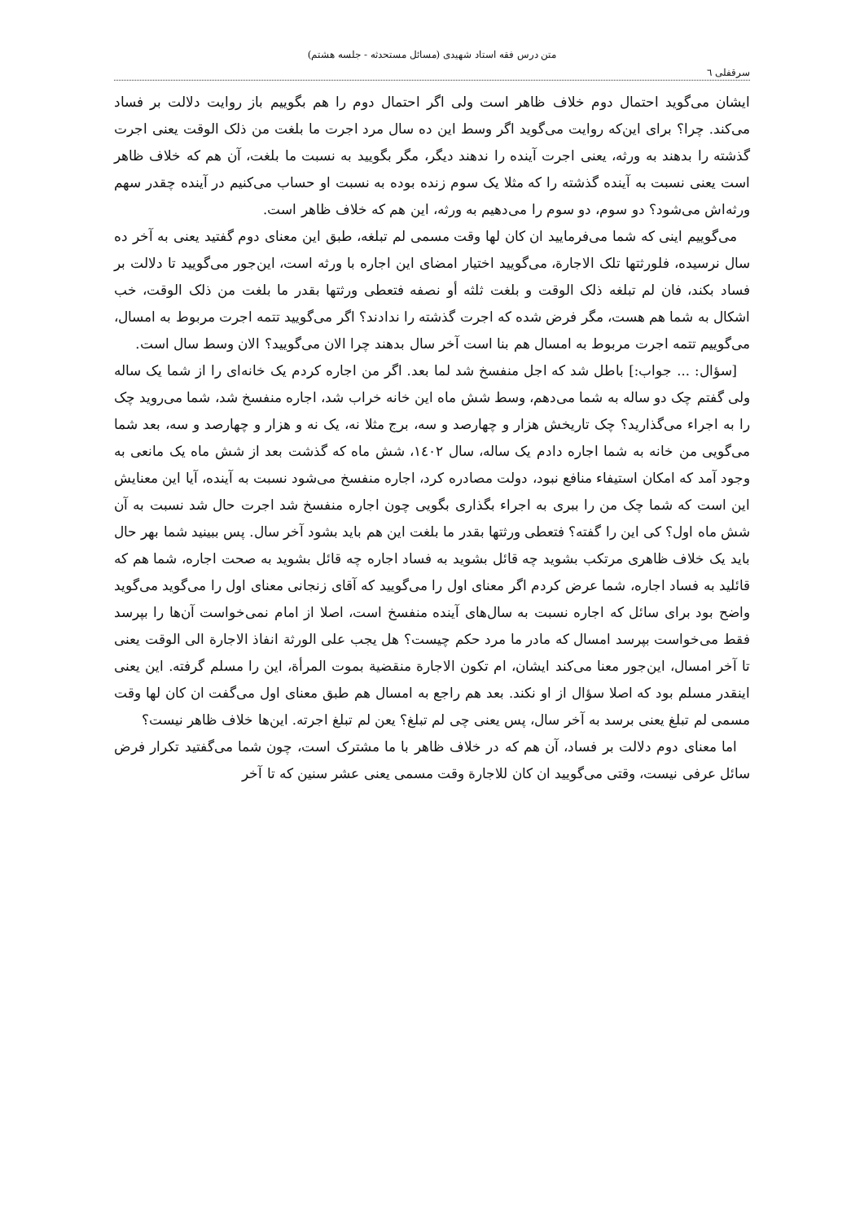متن درس فقه استاد شهیدی (مسائل مستحدثه - جلسه هشتم)
سرقفلی ٦
ایشان می‌گوید احتمال دوم خلاف ظاهر است ولی اگر احتمال دوم را هم بگوییم باز روایت دلالت بر فساد می‌کند. چرا؟ برای این‌که روایت می‌گوید اگر وسط این ده سال مرد اجرت ما بلغت من ذلک الوقت یعنی اجرت گذشته را بدهند به ورثه، یعنی اجرت آینده را ندهند دیگر، مگر بگویید به نسبت ما بلغت، آن هم که خلاف ظاهر است یعنی نسبت به آینده گذشته را که مثلا یک سوم زنده بوده به نسبت او حساب می‌کنیم در آینده چقدر سهم ورثه‌اش می‌شود؟ دو سوم، دو سوم را می‌دهیم به ورثه، این هم که خلاف ظاهر است.
می‌گوییم اینی که شما می‌فرمایید ان کان لها وقت مسمی لم تبلغه، طبق این معنای دوم گفتید یعنی به آخر ده سال نرسیده، فلورثتها تلک الاجارة، می‌گویید اختیار امضای این اجاره با ورثه است، این‌جور می‌گویید تا دلالت بر فساد بکند، فان لم تبلغه ذلک الوقت و بلغت ثلثه أو نصفه فتعطی ورثتها بقدر ما بلغت من ذلک الوقت، خب اشکال به شما هم هست، مگر فرض شده که اجرت گذشته را ندادند؟ اگر می‌گویید تتمه اجرت مربوط به امسال، می‌گوییم تتمه اجرت مربوط به امسال هم بنا است آخر سال بدهند چرا الان می‌گویید؟ الان وسط سال است.
[سؤال: ... جواب:] باطل شد که اجل منفسخ شد لما بعد. اگر من اجاره کردم یک خانه‌ای را از شما یک ساله ولی گفتم چک دو ساله به شما می‌دهم، وسط شش ماه این خانه خراب شد، اجاره منفسخ شد، شما می‌روید چک را به اجراء می‌گذارید؟ چک تاریخش هزار و چهارصد و سه، برج مثلا نه، یک نه و هزار و چهارصد و سه، بعد شما می‌گویی من خانه به شما اجاره دادم یک ساله، سال ١٤٠٢، شش ماه که گذشت بعد از شش ماه یک مانعی به وجود آمد که امکان استیفاء منافع نبود، دولت مصادره کرد، اجاره منفسخ می‌شود نسبت به آینده، آیا این معنایش این است که شما چک من را ببری به اجراء بگذاری بگویی چون اجاره منفسخ شد اجرت حال شد نسبت به آن شش ماه اول؟ کی این را گفته؟ فتعطی ورثتها بقدر ما بلغت این هم باید بشود آخر سال. پس ببینید شما بهر حال باید یک خلاف ظاهری مرتکب بشوید چه قائل بشوید به فساد اجاره چه قائل بشوید به صحت اجاره، شما هم که قائلید به فساد اجاره، شما عرض کردم اگر معنای اول را می‌گویید که آقای زنجانی معنای اول را می‌گوید می‌گوید واضح بود برای سائل که اجاره نسبت به سال‌های آینده منفسخ است، اصلا از امام نمی‌خواست آن‌ها را بپرسد فقط می‌خواست بپرسد امسال که مادر ما مرد حکم چیست؟ هل یجب علی الورثة انفاذ الاجارة الی الوقت یعنی تا آخر امسال، این‌جور معنا می‌کند ایشان، ام تکون الاجارة منقضیة بموت المرأة، این را مسلم گرفته. این یعنی اینقدر مسلم بود که اصلا سؤال از او نکند. بعد هم راجع به امسال هم طبق معنای اول می‌گفت ان کان لها وقت مسمی لم تبلغ یعنی برسد به آخر سال، پس یعنی چی لم تبلغ؟ یعن لم تبلغ اجرته. این‌ها خلاف ظاهر نیست؟
اما معنای دوم دلالت بر فساد، آن هم که در خلاف ظاهر با ما مشترک است، چون شما می‌گفتید تکرار فرض سائل عرفی نیست، وقتی می‌گویید ان کان للاجارة وقت مسمی یعنی عشر سنین که تا آخر